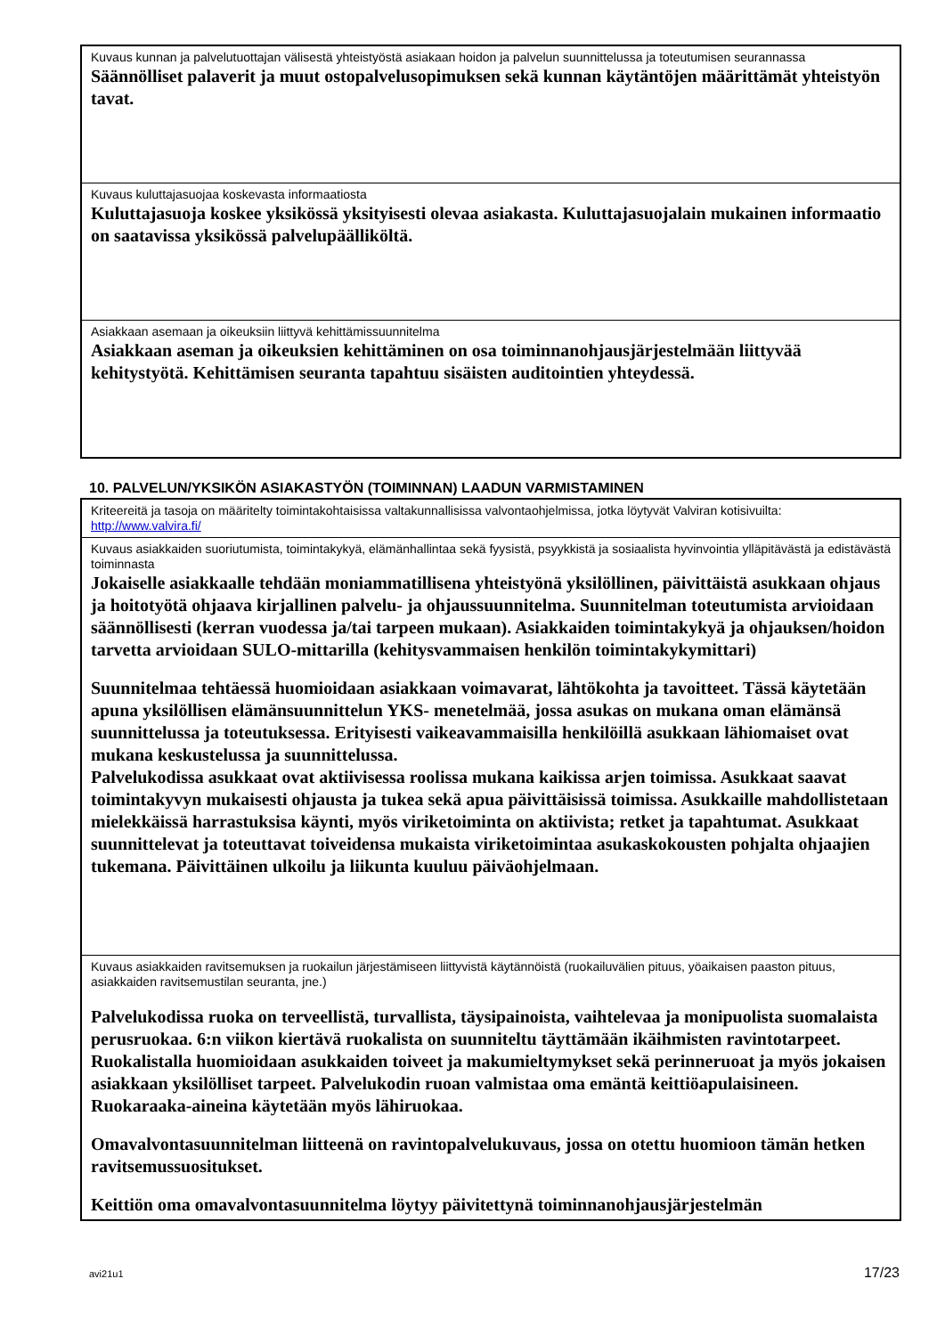| Kuvaus kunnan ja palvelutuottajan välisestä yhteistyöstä asiakaan hoidon ja palvelun suunnittelussa ja toteutumisen seurannassa Säännölliset palaverit ja muut ostopalvelusopimuksen sekä kunnan käytäntöjen määrittämät yhteistyön tavat. |
| Kuvaus kuluttajasuojaa koskevasta informaatiosta Kuluttajasuoja koskee yksikössä yksityisesti olevaa asiakasta. Kuluttajasuojalain mukainen informaatio on saatavissa yksikössä palvelupäälliköltä. |
| Asiakkaan asemaan ja oikeuksiin liittyvä kehittämissuunnitelma Asiakkaan aseman ja oikeuksien kehittäminen on osa toiminnanohjausjärjestelmään liittyvää kehitystyötä. Kehittämisen seuranta tapahtuu sisäisten auditointien yhteydessä. |
10. PALVELUN/YKSIKÖN ASIAKASTYÖN (TOIMINNAN) LAADUN VARMISTAMINEN
| Kriteereitä ja tasoja on määritelty toimintakohtaisissa valtakunnallisissa valvontaohjelmissa, jotka löytyvät Valviran kotisivuilta: http://www.valvira.fi/ |
| Kuvaus asiakkaiden suoriutumista, toimintakykyä, elämänhallintaa sekä fyysistä, psyykkistä ja sosiaalista hyvinvointia ylläpitävästä ja edistävästä toiminnasta Jokaiselle asiakkaalle tehdään moniammatillisena yhteistyönä yksilöllinen, päivittäistä asukkaan ohjaus ja hoitotyötä ohjaava kirjallinen palvelu- ja ohjaussuunnitelma. Suunnitelman toteutumista arvioidaan säännöllisesti (kerran vuodessa ja/tai tarpeen mukaan). Asiakkaiden toimintakykyä ja ohjauksen/hoidon tarvetta arvioidaan SULO-mittarilla (kehitysvammaisen henkilön toimintakykymittari) Suunnitelmaa tehtäessä huomioidaan asiakkaan voimavarat, lähtökohta ja tavoitteet. Tässä käytetään apuna yksilöllisen elämänsuunnittelun YKS- menetelmää, jossa asukas on mukana oman elämänsä suunnittelussa ja toteutuksessa. Erityisesti vaikeavammaisilla henkilöillä asukkaan lähiomaiset ovat mukana keskustelussa ja suunnittelussa. Palvelukodissa asukkaat ovat aktiivisessa roolissa mukana kaikissa arjen toimissa. Asukkaat saavat toimintakyvyn mukaisesti ohjausta ja tukea sekä apua päivittäisissä toimissa. Asukkaille mahdollistetaan mielekkäissä harrastuksisa käynti, myös viriketoiminta on aktiivista; retket ja tapahtumat. Asukkaat suunnittelevat ja toteuttavat toiveidensa mukaista viriketoimintaa asukaskokousten pohjalta ohjaajien tukemana. Päivittäinen ulkoilu ja liikunta kuuluu päiväohjelmaan. |
| Kuvaus asiakkaiden ravitsemuksen ja ruokailun järjestämiseen liittyvistä käytännöistä (ruokailuvälien pituus, yöaikaisen paaston pituus, asiakkaiden ravitsemustilan seuranta, jne.) Palvelukodissa ruoka on terveellistä, turvallista, täysipainoista, vaihtelevaa ja monipuolista suomalaista perusruokaa. 6:n viikon kiertävä ruokalista on suunniteltu täyttämään ikäihmisten ravintotarpeet. Ruokalistalla huomioidaan asukkaiden toiveet ja makumieltymykset sekä perinneruoat ja myös jokaisen asiakkaan yksilölliset tarpeet. Palvelukodin ruoan valmistaa oma emäntä keittiöapulaisineen. Ruokaraaka-aineina käytetään myös lähiruokaa. Omavalvontasuunnitelman liitteenä on ravintopalvelukuvaus, jossa on otettu huomioon tämän hetken ravitsemussuositukset. Keittiön oma omavalvontasuunnitelma löytyy päivitettynä toiminnanohjausjärjestelmän |
avi21u1 17/23